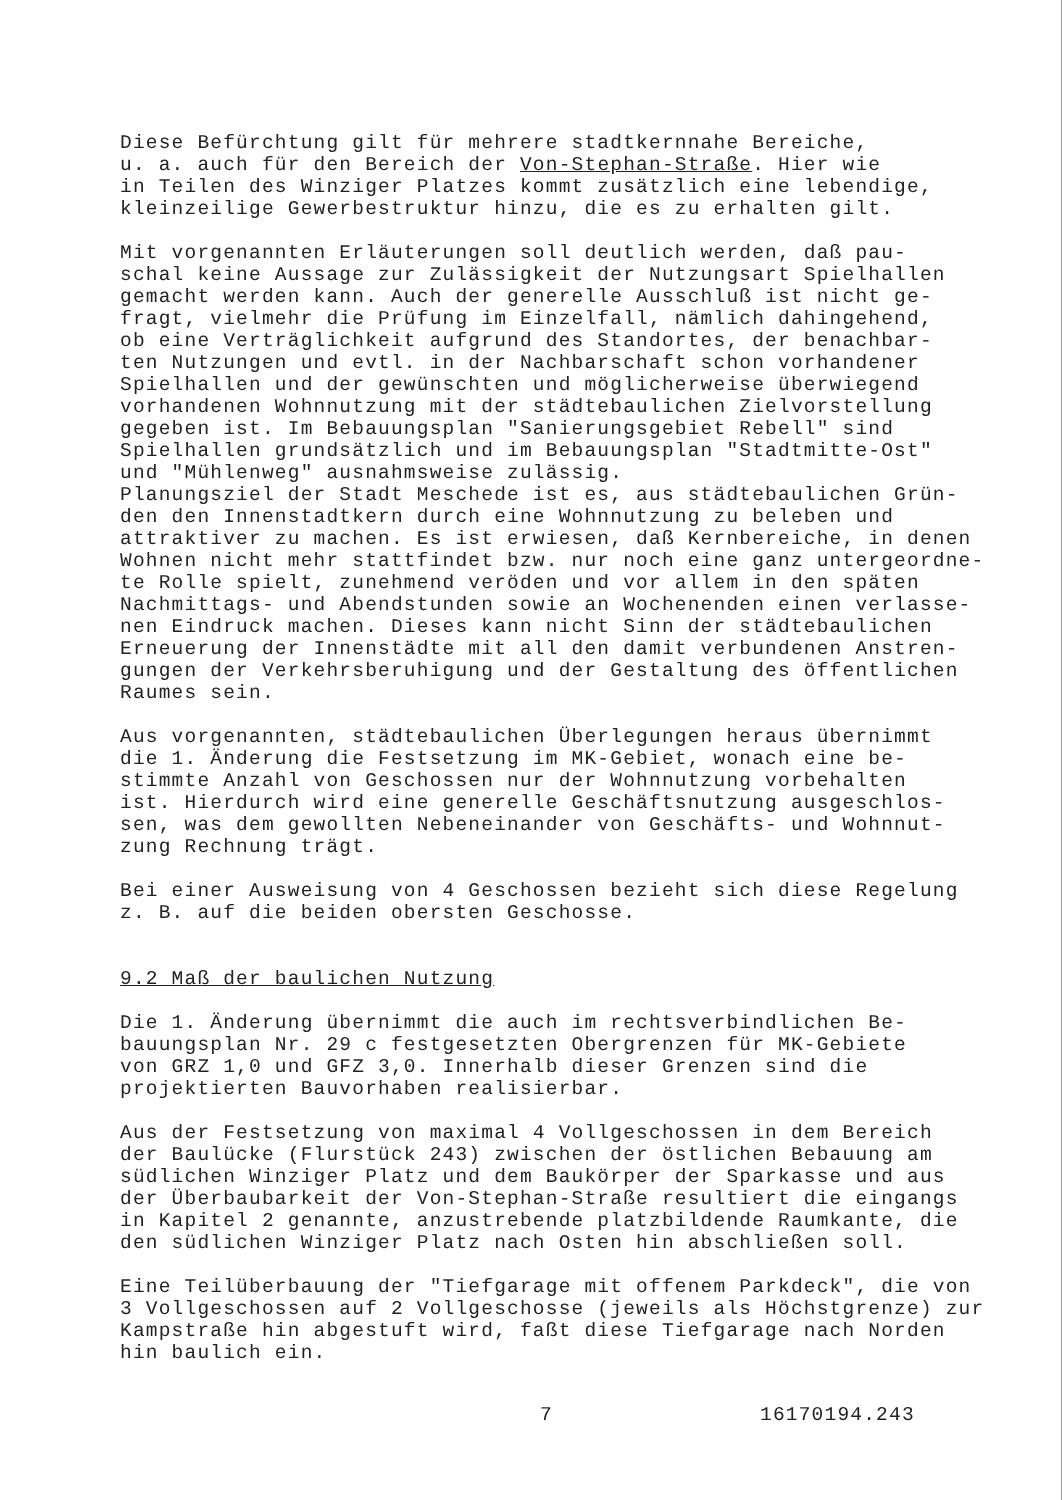Diese Befürchtung gilt für mehrere stadtkernnahe Bereiche, u. a. auch für den Bereich der Von-Stephan-Straße. Hier wie in Teilen des Winziger Platzes kommt zusätzlich eine lebendige, kleinzeilige Gewerbestruktur hinzu, die es zu erhalten gilt.
Mit vorgenannten Erläuterungen soll deutlich werden, daß pau- schal keine Aussage zur Zulässigkeit der Nutzungsart Spielhallen gemacht werden kann. Auch der generelle Ausschluß ist nicht ge- fragt, vielmehr die Prüfung im Einzelfall, nämlich dahingehend, ob eine Verträglichkeit aufgrund des Standortes, der benachbar- ten Nutzungen und evtl. in der Nachbarschaft schon vorhandener Spielhallen und der gewünschten und möglicherweise überwiegend vorhandenen Wohnnutzung mit der städtebaulichen Zielvorstellung gegeben ist. Im Bebauungsplan "Sanierungsgebiet Rebell" sind Spielhallen grundsätzlich und im Bebauungsplan "Stadtmitte-Ost" und "Mühlenweg" ausnahmsweise zulässig. Planungsziel der Stadt Meschede ist es, aus städtebaulichen Grün- den den Innenstadtkern durch eine Wohnnutzung zu beleben und attraktiver zu machen. Es ist erwiesen, daß Kernbereiche, in denen Wohnen nicht mehr stattfindet bzw. nur noch eine ganz untergeordne- te Rolle spielt, zunehmend veröden und vor allem in den späten Nachmittags- und Abendstunden sowie an Wochenenden einen verlasse- nen Eindruck machen. Dieses kann nicht Sinn der städtebaulichen Erneuerung der Innenstädte mit all den damit verbundenen Anstren- gungen der Verkehrsberuhigung und der Gestaltung des öffentlichen Raumes sein.
Aus vorgenannten, städtebaulichen Überlegungen heraus übernimmt die 1. Änderung die Festsetzung im MK-Gebiet, wonach eine be- stimmte Anzahl von Geschossen nur der Wohnnutzung vorbehalten ist. Hierdurch wird eine generelle Geschäftsnutzung ausgeschlos- sen, was dem gewollten Nebeneinander von Geschäfts- und Wohnnut- zung Rechnung trägt.
Bei einer Ausweisung von 4 Geschossen bezieht sich diese Regelung z. B. auf die beiden obersten Geschosse.
9.2 Maß der baulichen Nutzung
Die 1. Änderung übernimmt die auch im rechtsverbindlichen Be- bauungsplan Nr. 29 c festgesetzten Obergrenzen für MK-Gebiete von GRZ 1,0 und GFZ 3,0. Innerhalb dieser Grenzen sind die projektierten Bauvorhaben realisierbar.
Aus der Festsetzung von maximal 4 Vollgeschossen in dem Bereich der Baulücke (Flurstück 243) zwischen der östlichen Bebauung am südlichen Winziger Platz und dem Baukörper der Sparkasse und aus der Überbaubarkeit der Von-Stephan-Straße resultiert die eingangs in Kapitel 2 genannte, anzustrebende platzbildende Raumkante, die den südlichen Winziger Platz nach Osten hin abschließen soll.
Eine Teilüberbauung der "Tiefgarage mit offenem Parkdeck", die von 3 Vollgeschossen auf 2 Vollgeschosse (jeweils als Höchstgrenze) zur Kampstraße hin abgestuft wird, faßt diese Tiefgarage nach Norden hin baulich ein.
7 16170194.243